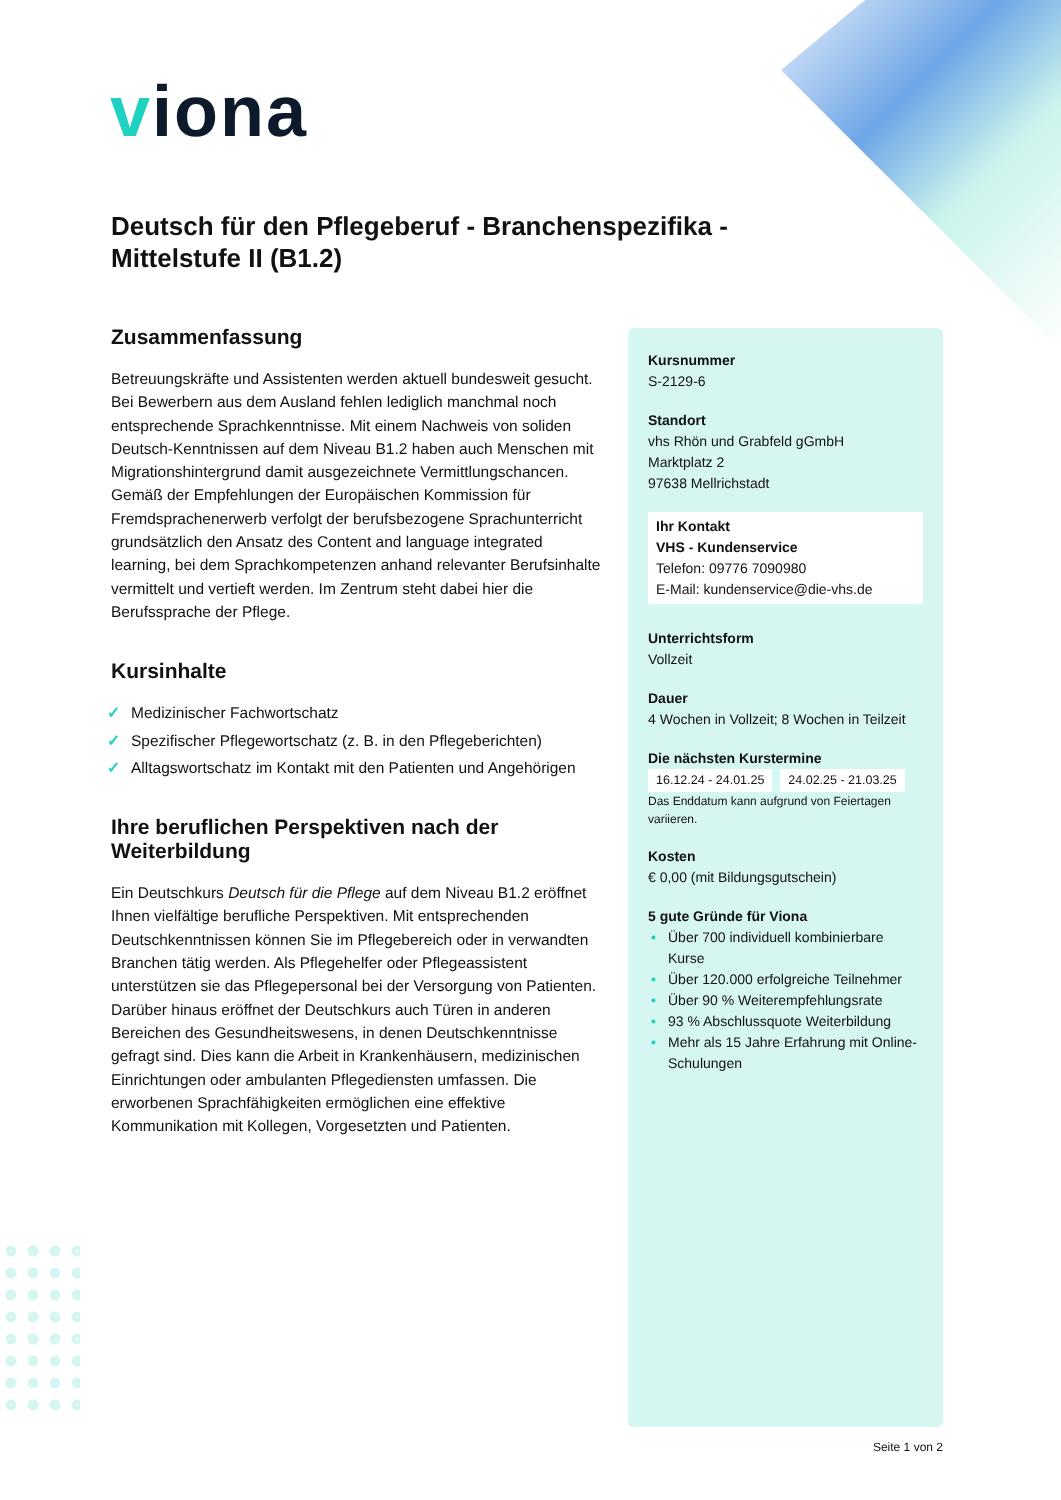viona
Deutsch für den Pflegeberuf - Branchenspezifika - Mittelstufe II (B1.2)
Zusammenfassung
Betreuungskräfte und Assistenten werden aktuell bundesweit gesucht. Bei Bewerbern aus dem Ausland fehlen lediglich manchmal noch entsprechende Sprachkenntnisse. Mit einem Nachweis von soliden Deutsch-Kenntnissen auf dem Niveau B1.2 haben auch Menschen mit Migrationshintergrund damit ausgezeichnete Vermittlungschancen. Gemäß der Empfehlungen der Europäischen Kommission für Fremdsprachenerwerb verfolgt der berufsbezogene Sprachunterricht grundsätzlich den Ansatz des Content and language integrated learning, bei dem Sprachkompetenzen anhand relevanter Berufsinhalte vermittelt und vertieft werden. Im Zentrum steht dabei hier die Berufssprache der Pflege.
Kursinhalte
✓ Medizinischer Fachwortschatz
✓ Spezifischer Pflegewortschatz (z. B. in den Pflegeberichten)
✓ Alltagswortschatz im Kontakt mit den Patienten und Angehörigen
Ihre beruflichen Perspektiven nach der Weiterbildung
Ein Deutschkurs Deutsch für die Pflege auf dem Niveau B1.2 eröffnet Ihnen vielfältige berufliche Perspektiven. Mit entsprechenden Deutschkenntnissen können Sie im Pflegebereich oder in verwandten Branchen tätig werden. Als Pflegehelfer oder Pflegeassistent unterstützen sie das Pflegepersonal bei der Versorgung von Patienten. Darüber hinaus eröffnet der Deutschkurs auch Türen in anderen Bereichen des Gesundheitswesens, in denen Deutschkenntnisse gefragt sind. Dies kann die Arbeit in Krankenhäusern, medizinischen Einrichtungen oder ambulanten Pflegediensten umfassen. Die erworbenen Sprachfähigkeiten ermöglichen eine effektive Kommunikation mit Kollegen, Vorgesetzten und Patienten.
Kursnummer
S-2129-6
Standort
vhs Rhön und Grabfeld gGmbH
Marktplatz 2
97638 Mellrichstadt
Ihr Kontakt
VHS - Kundenservice
Telefon: 09776 7090980
E-Mail: kundenservice@die-vhs.de
Unterrichtsform
Vollzeit
Dauer
4 Wochen in Vollzeit; 8 Wochen in Teilzeit
Die nächsten Kurstermine
16.12.24 - 24.01.25 24.02.25 - 21.03.25
Das Enddatum kann aufgrund von Feiertagen variieren.
Kosten
€ 0,00 (mit Bildungsgutschein)
5 gute Gründe für Viona
• Über 700 individuell kombinierbare Kurse
• Über 120.000 erfolgreiche Teilnehmer
• Über 90 % Weiterempfehlungsrate
• 93 % Abschlussquote Weiterbildung
• Mehr als 15 Jahre Erfahrung mit Online-Schulungen
Seite 1 von 2